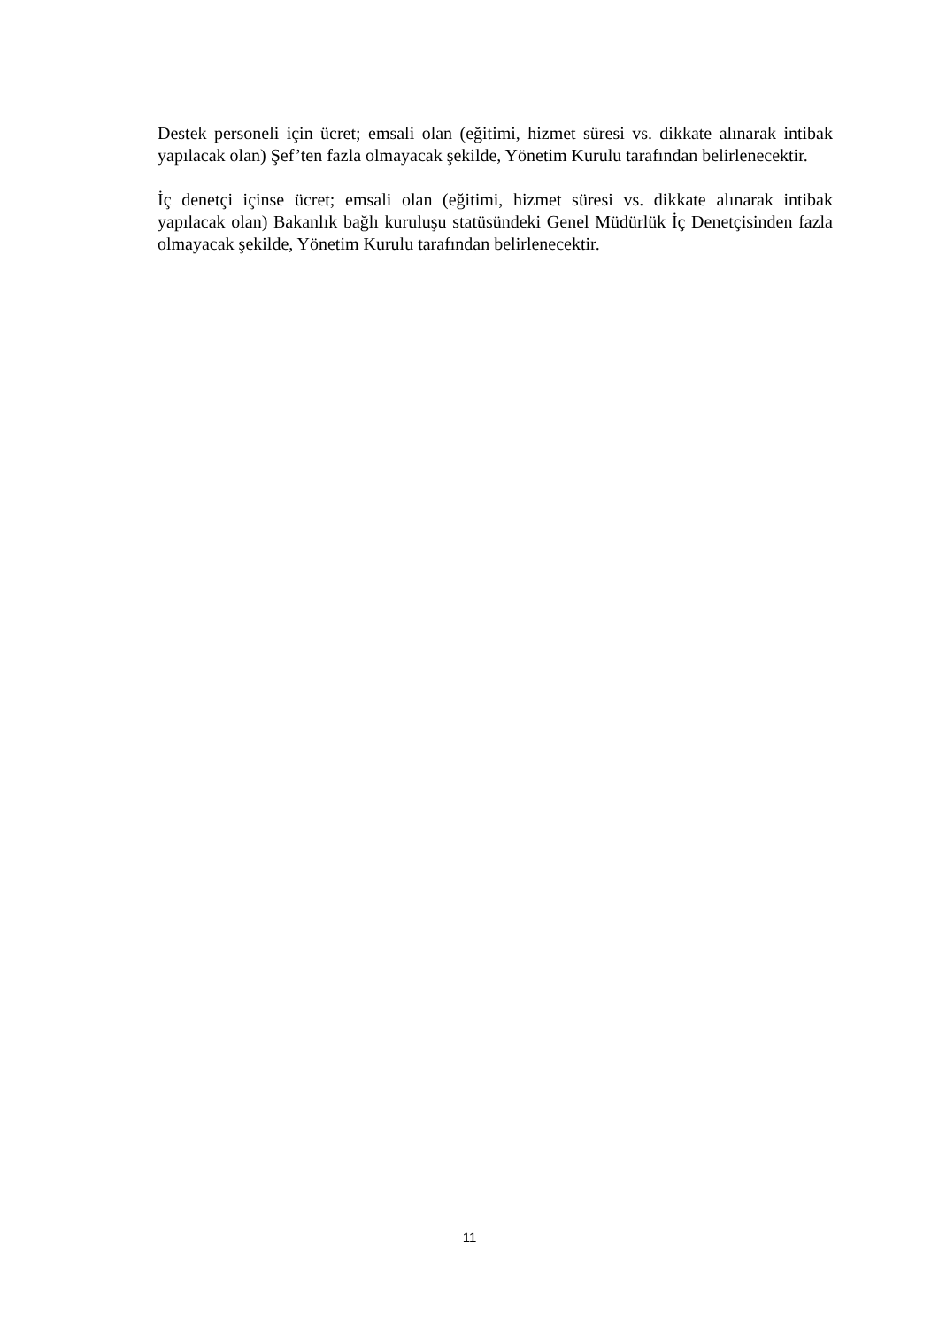Destek personeli için ücret; emsali olan (eğitimi, hizmet süresi vs. dikkate alınarak intibak yapılacak olan) Şef’ten fazla olmayacak şekilde, Yönetim Kurulu tarafından belirlenecektir.
İç denetçi içinse ücret; emsali olan (eğitimi, hizmet süresi vs. dikkate alınarak intibak yapılacak olan) Bakanlık bağlı kuruluşu statüsündeki Genel Müdürlük İç Denetçisinden fazla olmayacak şekilde, Yönetim Kurulu tarafından belirlenecektir.
11